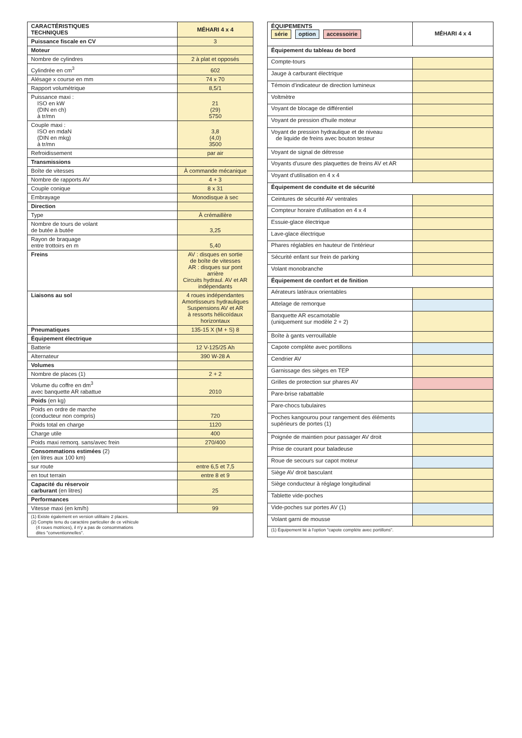| CARACTÉRISTIQUES TECHNIQUES | MÉHARI 4 x 4 |
| --- | --- |
| Puissance fiscale en CV | 3 |
| Moteur | |
| Nombre de cylindres | 2 à plat et opposés |
| Cylindrée en cm<sup>3</sup> | 602 |
| Alésage x course en mm | 74 x 70 |
| Rapport volumétrique | 8,5/1 |
| Puissance maxi : ISO en kW (DIN en ch) à tr/mn | 21 (29) 5750 |
| Couple maxi : ISO en mdaN (DIN en mkg) à tr/mn | 3,8 (4,0) 3500 |
| Refroidissement | par air |
| Transmissions | |
| Boîte de vitesses | À commande mécanique |
| Nombre de rapports AV | 4 + 3 |
| Couple conique | 8 x 31 |
| Embrayage | Monodisque à sec |
| Direction | |
| Type | À crémaillère |
| Nombre de tours de volant de butée à butée | 3,25 |
| Rayon de braquage entre trottoirs en m | 5,40 |
| Freins | AV : disques en sortie de boîte de vitesses AR : disques sur pont arrière Circuits hydraul. AV et AR indépendants |
| Liaisons au sol | 4 roues indépendantes Amortisseurs hydrauliques Suspensions AV et AR à ressorts hélicoïdaux horizontaux |
| Pneumatiques | 135-15 X (M + S) 8 |
| Équipement électrique | |
| Batterie | 12 V-125/25 Ah |
| Alternateur | 390 W-28 A |
| Volumes | |
| Nombre de places (1) | 2 + 2 |
| Volume du coffre en dm<sup>3</sup> avec banquette AR rabattue | 2010 |
| Poids (en kg) | |
| Poids en ordre de marche (conducteur non compris) | 720 |
| Poids total en charge | 1120 |
| Charge utile | 400 |
| Poids maxi remorq. sans/avec frein | 270/400 |
| Consommations estimées (2) (en litres aux 100 km) | |
| sur route | entre 6,5 et 7,5 |
| en tout terrain | entre 8 et 9 |
| Capacité du réservoir carburant (en litres) | 25 |
| Performances | |
| Vitesse maxi (en km/h) | 99 |
| (1) Existe également en version utilitaire 2 places. (2) Compte tenu du caractère particulier de ce véhicule (4 roues motrices), il n'y a pas de consommations dites "conventionnelles". | |
| ÉQUIPEMENTS série option accessoirie | MÉHARI 4 x 4 |
| --- | --- |
| Équipement du tableau de bord | |
| Compte-tours | |
| Jauge à carburant électrique | |
| Témoin d'indicateur de direction lumineux | |
| Voltmètre | |
| Voyant de blocage de différentiel | |
| Voyant de pression d'huile moteur | |
| Voyant de pression hydraulique et de niveau de liquide de freins avec bouton testeur | |
| Voyant de signal de détresse | |
| Voyants d'usure des plaquettes de freins AV et AR | |
| Voyant d'utilisation en 4 x 4 | |
| Équipement de conduite et de sécurité | |
| Ceintures de sécurité AV ventrales | |
| Compteur horaire d'utilisation en 4 x 4 | |
| Essuie-glace électrique | |
| Lave-glace électrique | |
| Phares réglables en hauteur de l'intérieur | |
| Sécurité enfant sur frein de parking | |
| Volant monobranche | |
| Équipement de confort et de finition | |
| Aérateurs latéraux orientables | |
| Attelage de remorque | |
| Banquette AR escamotable (uniquement sur modèle 2 + 2) | |
| Boîte à gants verrouillable | |
| Capote complète avec portillons | |
| Cendrier AV | |
| Garnissage des sièges en TEP | |
| Grilles de protection sur phares AV | |
| Pare-brise rabattable | |
| Pare-chocs tubulaires | |
| Poches kangourou pour rangement des éléments supérieurs de portes (1) | |
| Poignée de maintien pour passager AV droit | |
| Prise de courant pour baladeuse | |
| Roue de secours sur capot moteur | |
| Siège AV droit basculant | |
| Siège conducteur à réglage longitudinal | |
| Tablette vide-poches | |
| Vide-poches sur portes AV (1) | |
| Volant garni de mousse | |
| (1) Équipement lié à l'option "capote complète avec portillons". | |